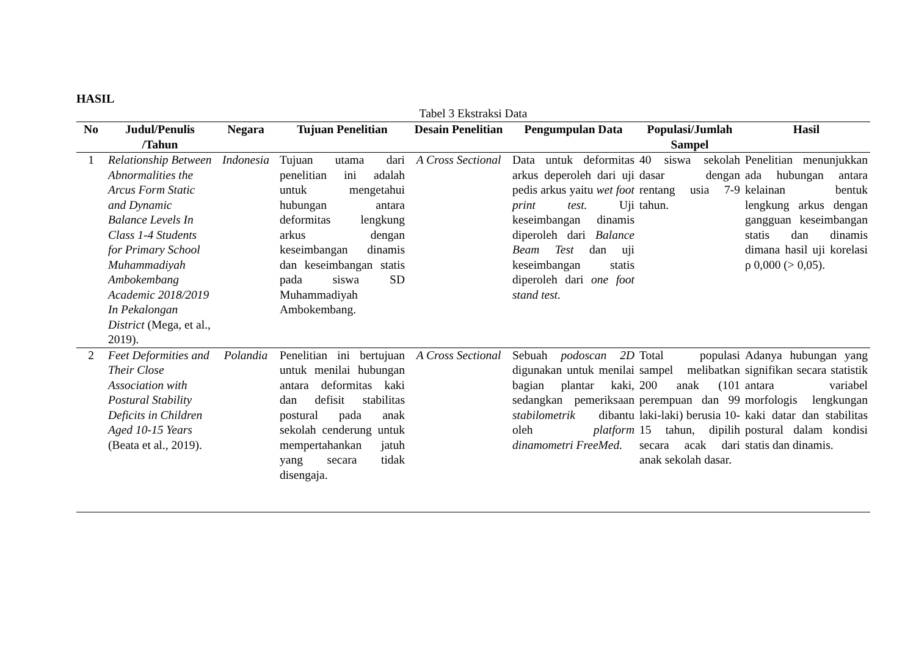HASIL
Tabel 3 Ekstraksi Data
| No | Judul/Penulis /Tahun | Negara | Tujuan Penelitian | Desain Penelitian | Pengumpulan Data | Populasi/Jumlah Sampel | Hasil |
| --- | --- | --- | --- | --- | --- | --- | --- |
| 1 | Relationship Between Abnormalities the Arcus Form Static and Dynamic Balance Levels In Class 1-4 Students for Primary School Muhammadiyah Ambokembang Academic 2018/2019 In Pekalongan District (Mega, et al., 2019). | Indonesia | Tujuan utama dari penelitian ini adalah untuk mengetahui hubungan antara deformitas lengkung arkus dengan keseimbangan dinamis dan keseimbangan statis pada siswa SD Muhammadiyah Ambokembang. | A Cross Sectional | Data untuk deformitas arkus deperoleh dari uji pedis arkus yaitu wet foot print test. Uji keseimbangan dinamis diperoleh dari Balance Beam Test dan uji keseimbangan statis diperoleh dari one foot stand test. | 40 siswa sekolah dasar dengan rentang usia 7-9 tahun. | Penelitian menunjukkan ada hubungan antara kelainan bentuk lengkung arkus dengan gangguan keseimbangan statis dan dinamis dimana hasil uji korelasi ρ 0,000 (> 0,05). |
| 2 | Feet Deformities and Their Close Association with Postural Stability Deficits in Children Aged 10-15 Years (Beata et al., 2019). | Polandia | Penelitian ini bertujuan untuk menilai hubungan antara deformitas kaki dan defisit stabilitas postural pada anak sekolah cenderung untuk mempertahankan jatuh yang secara tidak disengaja. | A Cross Sectional | Sebuah podoscan 2D digunakan untuk menilai bagian plantar kaki, sedangkan pemeriksaan stabilometrik dibantu oleh platform dinamometri FreeMed. | Total populasi sampel melibatkan 200 anak (101 perempuan dan 99 laki-laki) berusia 10-15 tahun, dipilih secara acak dari anak sekolah dasar. | Adanya hubungan yang signifikan secara statistik antara variabel morfologis lengkungan kaki datar dan stabilitas postural dalam kondisi statis dan dinamis. |